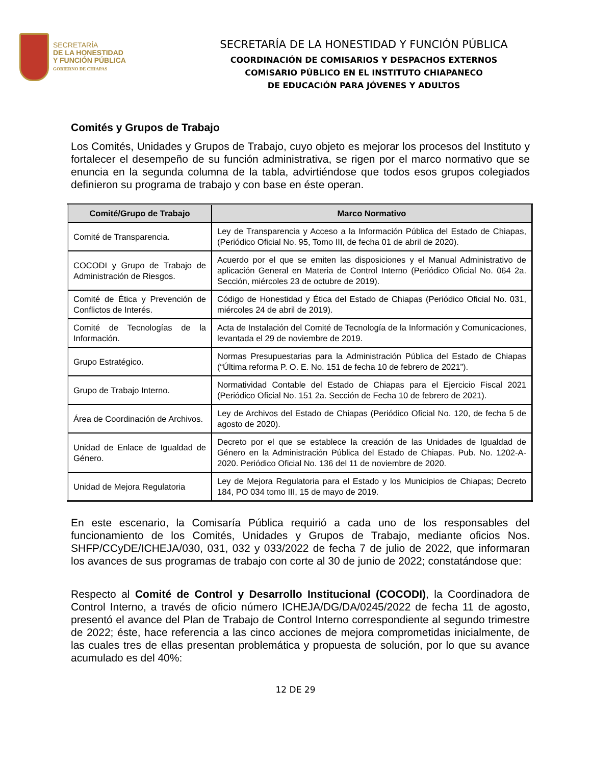SECRETARÍA
DE LA HONESTIDAD
Y FUNCIÓN PÚBLICA
GOBIERNO DE CHIAPAS
SECRETARÍA DE LA HONESTIDAD Y FUNCIÓN PÚBLICA
COORDINACIÓN DE COMISARIOS Y DESPACHOS EXTERNOS
COMISARIO PÚBLICO EN EL INSTITUTO CHIAPANECO
DE EDUCACIÓN PARA JÓVENES Y ADULTOS
Comités y Grupos de Trabajo
Los Comités, Unidades y Grupos de Trabajo, cuyo objeto es mejorar los procesos del Instituto y fortalecer el desempeño de su función administrativa, se rigen por el marco normativo que se enuncia en la segunda columna de la tabla, advirtiéndose que todos esos grupos colegiados definieron su programa de trabajo y con base en éste operan.
| Comité/Grupo de Trabajo | Marco Normativo |
| --- | --- |
| Comité de Transparencia. | Ley de Transparencia y Acceso a la Información Pública del Estado de Chiapas, (Periódico Oficial No. 95, Tomo III, de fecha 01 de abril de 2020). |
| COCODI y Grupo de Trabajo de Administración de Riesgos. | Acuerdo por el que se emiten las disposiciones y el Manual Administrativo de aplicación General en Materia de Control Interno (Periódico Oficial No. 064 2a. Sección, miércoles 23 de octubre de 2019). |
| Comité de Ética y Prevención de Conflictos de Interés. | Código de Honestidad y Ética del Estado de Chiapas (Periódico Oficial No. 031, miércoles 24 de abril de 2019). |
| Comité de Tecnologías de la Información. | Acta de Instalación del Comité de Tecnología de la Información y Comunicaciones, levantada el 29 de noviembre de 2019. |
| Grupo Estratégico. | Normas Presupuestarias para la Administración Pública del Estado de Chiapas (“Última reforma P. O. E. No. 151 de fecha 10 de febrero de 2021”). |
| Grupo de Trabajo Interno. | Normatividad Contable del Estado de Chiapas para el Ejercicio Fiscal 2021 (Periódico Oficial No. 151 2a. Sección de Fecha 10 de febrero de 2021). |
| Área de Coordinación de Archivos. | Ley de Archivos del Estado de Chiapas (Periódico Oficial No. 120, de fecha 5 de agosto de 2020). |
| Unidad de Enlace de Igualdad de Género. | Decreto por el que se establece la creación de las Unidades de Igualdad de Género en la Administración Pública del Estado de Chiapas. Pub. No. 1202-A-2020. Periódico Oficial No. 136 del 11 de noviembre de 2020. |
| Unidad de Mejora Regulatoria | Ley de Mejora Regulatoria para el Estado y los Municipios de Chiapas; Decreto 184, PO 034 tomo III, 15 de mayo de 2019. |
En este escenario, la Comisaría Pública requirió a cada uno de los responsables del funcionamiento de los Comités, Unidades y Grupos de Trabajo, mediante oficios Nos. SHFP/CCyDE/ICHEJA/030, 031, 032 y 033/2022 de fecha 7 de julio de 2022, que informaran los avances de sus programas de trabajo con corte al 30 de junio de 2022; constatándose que:
Respecto al Comité de Control y Desarrollo Institucional (COCODI), la Coordinadora de Control Interno, a través de oficio número ICHEJA/DG/DA/0245/2022 de fecha 11 de agosto, presentó el avance del Plan de Trabajo de Control Interno correspondiente al segundo trimestre de 2022; éste, hace referencia a las cinco acciones de mejora comprometidas inicialmente, de las cuales tres de ellas presentan problemática y propuesta de solución, por lo que su avance acumulado es del 40%:
12 DE 29